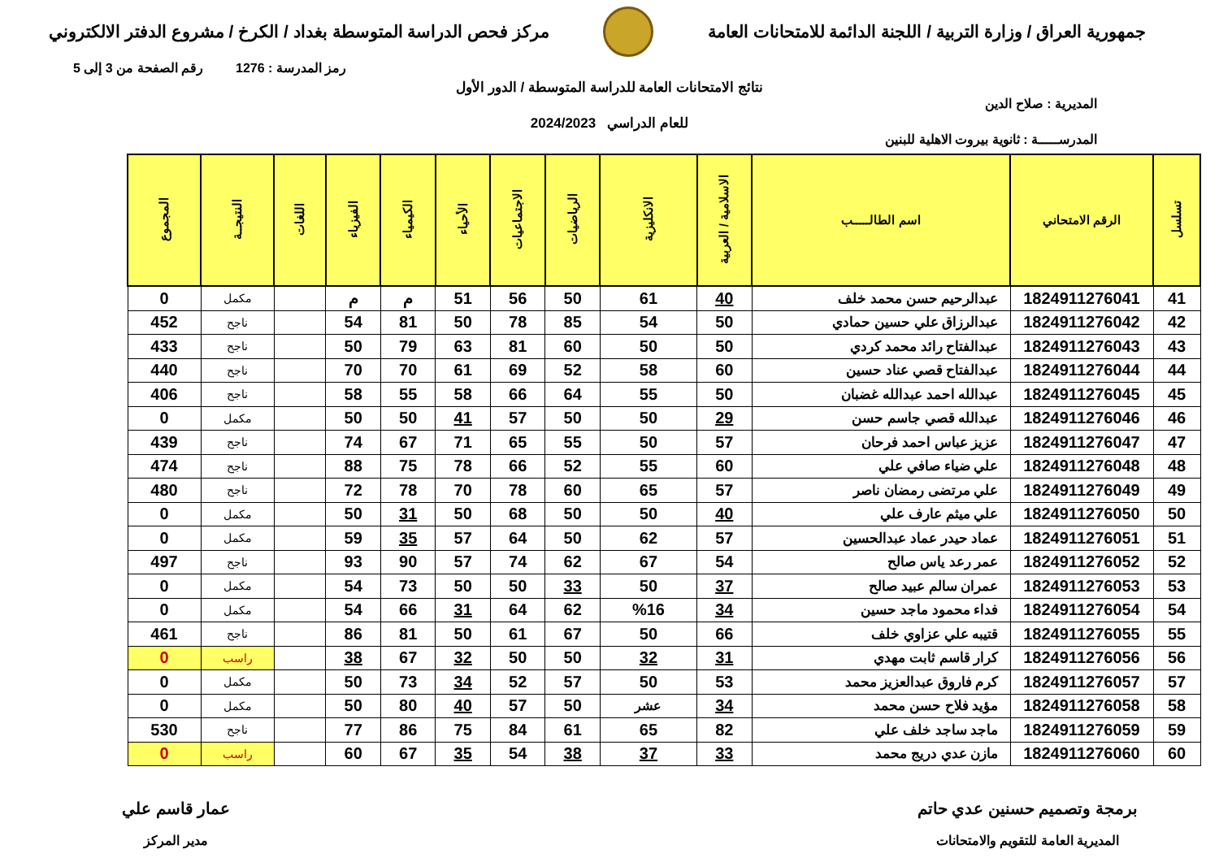جمهورية العراق / وزارة التربية / اللجنة الدائمة للامتحانات العامة
مركز فحص الدراسة المتوسطة بغداد / الكرخ / مشروع الدفتر الالكتروني
رمز المدرسة : 1276 رقم الصفحة من 3 إلى 5
نتائج الامتحانات العامة للدراسة المتوسطة / الدور الأول
المديرية : صلاح الدين
للعام الدراسي 2024/2023
المدرســـــة : ثانوية بيروت الاهلية للبنين
| تسلسل | الرقم الامتحاني | اسم الطالـــــب | الاسلامية / العربية | الانكليزية | الرياضيات | الاجتماعيات | الأحياء | الكيمياء | الفيزياء | اللغات | النتيجــة | المجموع |
| --- | --- | --- | --- | --- | --- | --- | --- | --- | --- | --- | --- | --- |
| 41 | 1824911276041 | عبدالرحيم حسن محمد خلف | 40 | 61 | 50 | 56 | 51 | م | م | | مكمل | 0 |
| 42 | 1824911276042 | عبدالرزاق علي حسين حمادي | 50 | 54 | 85 | 78 | 50 | 81 | 54 | | ناجح | 452 |
| 43 | 1824911276043 | عبدالفتاح رائد محمد كردي | 50 | 50 | 60 | 81 | 63 | 79 | 50 | | ناجح | 433 |
| 44 | 1824911276044 | عبدالفتاح قصي عناد حسين | 60 | 58 | 52 | 69 | 61 | 70 | 70 | | ناجح | 440 |
| 45 | 1824911276045 | عبدالله احمد عبدالله غضبان | 50 | 55 | 64 | 66 | 58 | 55 | 58 | | ناجح | 406 |
| 46 | 1824911276046 | عبدالله قصي جاسم حسن | 29 | 50 | 50 | 57 | 41 | 50 | 50 | | مكمل | 0 |
| 47 | 1824911276047 | عزيز عباس احمد فرحان | 57 | 50 | 55 | 65 | 71 | 67 | 74 | | ناجح | 439 |
| 48 | 1824911276048 | علي ضياء صافي علي | 60 | 55 | 52 | 66 | 78 | 75 | 88 | | ناجح | 474 |
| 49 | 1824911276049 | علي مرتضى رمضان ناصر | 57 | 65 | 60 | 78 | 70 | 78 | 72 | | ناجح | 480 |
| 50 | 1824911276050 | علي ميثم عارف علي | 40 | 50 | 50 | 68 | 50 | 31 | 50 | | مكمل | 0 |
| 51 | 1824911276051 | عماد حيدر عماد عبدالحسين | 57 | 62 | 50 | 64 | 57 | 35 | 59 | | مكمل | 0 |
| 52 | 1824911276052 | عمر رعد ياس صالح | 54 | 67 | 62 | 74 | 57 | 90 | 93 | | ناجح | 497 |
| 53 | 1824911276053 | عمران سالم عبيد صالح | 37 | 50 | 33 | 50 | 50 | 73 | 54 | | مكمل | 0 |
| 54 | 1824911276054 | فداء محمود ماجد حسين | 34 | %16 | 62 | 64 | 31 | 66 | 54 | | مكمل | 0 |
| 55 | 1824911276055 | قتيبه علي عزاوي خلف | 66 | 50 | 67 | 61 | 50 | 81 | 86 | | ناجح | 461 |
| 56 | 1824911276056 | كرار قاسم ثابت مهدي | 31 | 32 | 50 | 50 | 32 | 67 | 38 | | راسب | 0 |
| 57 | 1824911276057 | كرم فاروق عبدالعزيز محمد | 53 | 50 | 57 | 52 | 34 | 73 | 50 | | مكمل | 0 |
| 58 | 1824911276058 | مؤيد فلاح حسن محمد | 34 | عشر | 50 | 57 | 40 | 80 | 50 | | مكمل | 0 |
| 59 | 1824911276059 | ماجد ساجد خلف علي | 82 | 65 | 61 | 84 | 75 | 86 | 77 | | ناجح | 530 |
| 60 | 1824911276060 | مازن عدي دريج محمد | 33 | 37 | 38 | 54 | 35 | 67 | 60 | | راسب | 0 |
برمجة وتصميم حسنين عدي حاتم
المديرية العامة للتقويم والامتحانات
عمار قاسم علي
مدير المركز